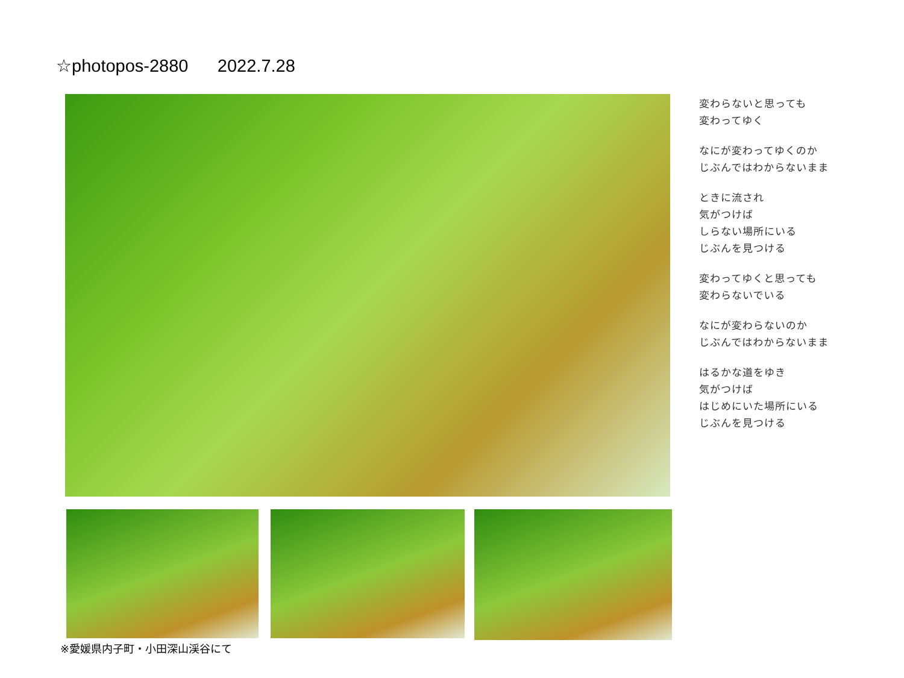☆photopos-2880 2022.7.28
変わらないと思っても
変わってゆく
なにが変わってゆくのか
じぶんではわからないまま
ときに流され
気がつけば
しらない場所にいる
じぶんを見つける
変わってゆくと思っても
変わらないでいる
なにが変わらないのか
じぶんではわからないまま
はるかな道をゆき
気がつけば
はじめにいた場所にいる
じぶんを見つける
※愛媛県内子町・小田深山渓谷にて